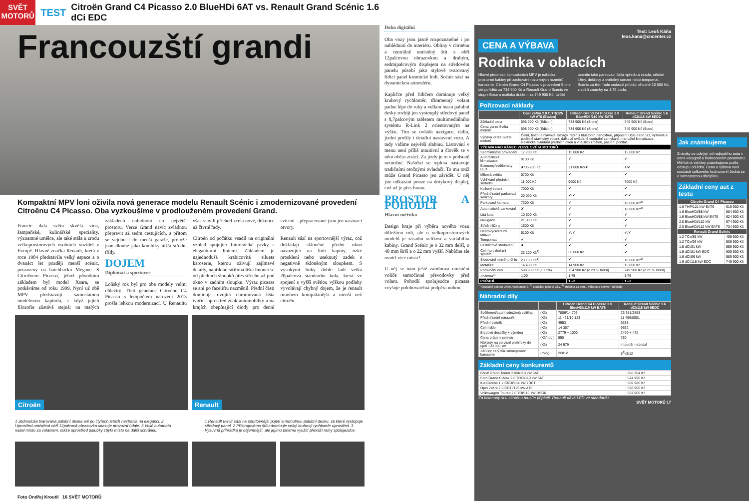SVĚT
MOTORŮ
TEST Citroën Grand C4 Picasso 2.0 BlueHDi 6AT vs. Renault Grand Scénic 1.6 dCi EDC
Francouzští grandi
Kompaktní MPV loni oživila nová generace modelu Renault Scénic i zmodernizované provedení Citroënu C4 Picasso. Oba vyzkoušíme v prodlouženém provedení Grand.
Francie dala světu skvělá vína, šampaňské, kulinářské speciality, významné umělce, ale také stála u zrodu velkoprostorových osobních vozidel v Evropě. Hlavně značka Renault, která v roce 1984 představila velký espace a o dvanáct let později menší scénic, postavený na hatchbacku Mégane. S Citroënem Picasso, jehož původním základem byl model Xsara, se potkáváme od roku 1999. Nyní už obě MPV představují samostatnou modelovou kapitolu, i když jejich filozofie zůstává stejná: na malých základech nabídnout co největší prostoru. Verze Grand navíc zvládnou přepravit až sedm cestujících, a přitom se vejdou i do menší garáže, protože jsou dlouhé jako kombíky nižší střední třídy.
DOJEM
Diplomat a sportovec
Loňský rok byl pro oba modely velmi důležitý. Třetí generace Citroënu C4 Picasso s letopočtem narození 2013 prošla lehkou modernizací. U Renaultu však slavili příchod zcela nové, dokonce už čtvrté řady.
Citroën od počátku vsadil na originální vzhled spojující futuristické prvky s elegantními liniemi. Základem je najednodušá krabicovitá silueta karoserie, kterou oživují zajímavé detaily, například stříbrná lišta linoucí se od předních sloupků přes střechu až pod okno v zadním sloupku. Výraz picassa se ani po faceliftu nezměnil. Přední části dominuje dvojitá chromovaná lišta tvořící uprostřed znak automobilky a na krajích obepínající diody pro denní svícení – přepracované jsou jen nasávací otvory.
Renault sází na sportovnější výraz, což dokládají skloněné přední okno navazující na linii kapoty, úzké prosklení nebo useknutý zadek s negativně skloněným sloupkem. S vysokými boky dobře ladí velká 20palcová standardní kola, která ve spojení s vyšší světlou výškou podlahy vyvolávají chybný dojem, že je renault mnohem kompaktnější a menší než citroën.
Citroën Renault
1 Jednoduše tvarovaná palubní deska ani po čtyřech letech neztratila na eleganci. 2 Uprostřed umístěná obří 12palcová obrazovka ukazuje provozní údaje. 3 Volič automatu našel místo za volantem, takže uprostřed palubky zbylo místo na další schránku.
1 Renault uvnitř sází na sportovnější pojetí a mohutnou palubní desku, ze které vystupuje středový panel. 2 Přístrojovému štítu dominuje velký kruhový rychloměr uprostřed. 3 Výsuvná přihrádka je objemnější, ale jejímu plnému využití překáží nohy spolujezdce.
Foto Ondřej Kroutil 16 SVĚT MOTORŮ
Doba digitální
Oba vozy jsou jasně rozpoznatelné i po nahlédnutí do interiéru. Obliny v citroënu a centrálně umístěný štít s obří 12palcovou obrazovkou a druhým, sedmipalcovým displejem na středovém panelu působí jako stylově tvarovaný řídicí panel kosmické lodi. Scénic sází na dynamickou atmosféru.
Kapličce před řidičem dominuje velký kruhový rychloměr, tříramenný volant padne lépe do ruky a velkou masu palubní desky rozbíjí jen vystouplý středový panel s 8,7palcovým tabletem multimediálního systému R-Link 2 orientovaným na výšku. Tím se ovládá navigace, rádio, jízdní profily i detailní nastavení vozu. A tady vidíme největší slabinu. Listování v menu není příliš intuitivní a člověk se v něm občas ztrácí. Za jízdy je to v podstatě nemožné. Naštěstí se teplota nastavuje tradičními otočnými ovladači. To mu totiž může Grand Picasso jen závidět. U něj jste odkázáni pouze na dotykový displej, což už je přes hranu.
PROSTOR A POHODLÍ
Hlavní měřítko
Design hraje při výběru nového vozu důležitou roli, ale u velkoprostorových modelů je zásadní velikost a variabilita kabiny. Grand Scénic je o 32 mm delší, o 40 mm širší a o 22 mm vyšší. Nabídne ale uvnitř více místa?
U něj se nám ještě zamlouvá umístění voliče samočinné převodovky před volant. Pohodlí spolujezdce picassa zvyšuje polohovatelná podpěra nohou.
Text: Leoš Káňa
leos.kana@cncenter.cz
CENA A VÝBAVA
Rodinka v oblacích
Hlavní předností kompaktních MPV je nabídka prostorné kabiny při zachování rozumných rozměrů karoserie. Citroën Grand C4 Picasso v provedení Shine tak pořídíte za 734 900 Kč a Renault Grand Scénic ve stupni Bose o malinko dráže – za 749 900 Kč. Určitě oceníte také parkovací čidla vpředu a vzadu, střešní ližiny, dešťový a světelný senzor nebo tempomat. Scénic za třetí řadu sedadel připlácí shodně 15 000 Kč, zlepšili známky na 1,75 bodu.
Pořizovací náklady
| | Opel Zafira 2.0 CDTI/125 kW AT6 (Etalon) | Citroën Grand C4 Picasso 2.0 BlueHDi /110 kW EAT6 | Renault Grand Scénic 1.6 dCi/118 kW 6EDC |
| --- | --- | --- | --- |
| Základní cena | 598 900 Kč (Edition) | 734 900 Kč (Shine) | 749 900 Kč (Bose) |
| Cena verze Světa motorů | 598 900 Kč (Edition) | 734 900 Kč (Shine) | 749 900 Kč (Bose) |
| Výbava verze Světa motorů | Čelní, boční a hlavové airbagy, rádio s bluetooth handsfree, připojení USB nebo SD, výškově a podélně stavitelný volant, dálkové ovládané centrální zamykání, manuální klimatizace, elektrické ovládání předních oken a vnějších zrcátek, palubní počítač. | | |
| VÝBAVA NAD RÁMEC VERZE SVĚTA MOTORŮ | | | |
| Sedmimístné provedení | 17 700 Kč | 15 000 Kč | 15 000 Kč |
| Automatická klimatizace | 9100 Kč | ✔ | ✔ |
| Bixenony/světlomety LED | ✘/35 200 Kč | 21 000 Kč/✘ | X/✔ |
| Mlhová světla | 5700 Kč | ✔ | ✔ |
| Vyhřívání předních sedadel | 11 000 Kč | 9000 Kč | 7000 Kč |
| Kožený volant | 7000 Kč | ✔ | ✔ |
| Přední/zadní parkovací senzory | 20 000 Kč | ✔/✔ | ✔/✔ |
| Parkovací kamera | 7300 Kč | ✔ | 18 000 Kč<sup>2)</sup> |
| Automatické parkování | ✘ | ✔ | 18 000 Kč<sup>2)</sup> |
| Litá kola | 10 500 Kč | ✔ | ✔ |
| Navigace | 21 000 Kč | ✔ | ✔ |
| Střešní ližiny | 1500 Kč | ✔ | ✔ |
| Dešťový/světelný senzor | 5100 Kč | ✔/✔ | ✔/✔ |
| Tempomat | ✔ | ✔ | ✔ |
| Bezklíčové startování | ✘ | ✔ | ✔ |
| Čelní protikolizní systém | 23 100 Kč<sup>1)</sup> | 30 000 Kč | ✔ |
| Sledování mrtvého úhlu | 23 100 Kč<sup>1)</sup> | ✔ | 18 000 Kč<sup>2)</sup> |
| Metalíza | 14 400 Kč | 14 900 Kč | 15 000 Kč |
| Porovnání cen | 598 900 Kč (100 %) | 734 900 Kč (o 23 % horší) | 749 900 Kč (o 25 % horší) |
| Známka<sup>3)</sup> | 1,00 | 1,75 | 1,75 |
| POŘADÍ | | 1.–2. | 1.–2. |
<sup>1)</sup> Součástí paketu Drive Assistance 2, <sup>2)</sup> součástí paketu City, <sup>3)</sup> známka za cenu, výbavu a servisní náklady
Náhradní díly
| | | Citroën Grand C4 Picasso 2.0 BlueHDi/110 kW EAT6 | Renault Grand Scénic 1.6 dCi/118 kW 6EDC |
| --- | --- | --- | --- |
| Světlomet/zadní sdružená svítilna | (Kč) | 7806/14 703 | 23 381/2853 |
| Přední/zadní nárazník | (Kč) | 11 421/10 123 | 11 456/8001 |
| Přední blatník | (Kč) | 4953 | 5338 |
| Čelní sklo | (Kč) | 14 357 | 9632 |
| Brzdové destičky + výměna | (Kč) | 2779 + 1000 | 2490 + 472 |
| Cena práce v servisu | (Kč/hod.) | 590 | 780 |
| Náklady na servisní prohlídky do ujetí 100 000 km | (Kč) | 24 679 | importér nedodal |
| Záruky: celý vůz/lak/neprorez. karoserie | (roky) | 2/3/12 | 5<sup>1)</sup>/3/12 |
Základní ceny konkurentů
| BMW Grand Tourer 218d/110 kW 8AT | 850 304 Kč |
| Ford Grand C-Max 2.0 TDCi/110 kW 6AT | 624 990 Kč |
| Kia Carens 1.7 CRDi/104 kW 7DCT | 609 980 Kč |
| Opel Zafira 2.0 CDTI/125 kW AT6 | 598 900 Kč |
| Volkswagen Touran 2.0 TDI/110 kW DSG6 | 697 900 Kč |
Za bixenony si u citroënu musíte připlatit. Renault dává LED ve standardu.
SVĚT MOTORŮ 17
Jak známkujeme
Známky se odvíjejí od nejlepšího auta v dané kategorii a hodnoceném parametru. Měřitelné veličiny známkujeme podle odstupu od lídra. Cena a výbava není součástí celkového hodnocení! Jedná se o samostatnou disciplínu.
Základní ceny aut z testu
| Citroën Grand C4 Picasso | |
| --- | --- |
| 1.6 THP/121 kW EAT6 | 619 900 Kč |
| 1.6 BlueHDi/88 kW | 584 900 Kč |
| 1.6 BlueHDi/88 kW EAT6 | 624 900 Kč |
| 2.0 BlueHDi/110 kW | 674 900 Kč |
| 2.0 BlueHDi/110 kW EAT6 | 734 900 Kč |
| Renault Grand Scénic | |
| 1.2 TCe/85 kW | 499 900 Kč |
| 1.2 TCe/96 kW | 509 900 Kč |
| 1.5 dCi/81 kW | 559 900 Kč |
| 1.5 dCi/81 kW EDC | 609 900 Kč |
| 1.6 dCi/96 kW | 589 900 Kč |
| 1.6 dCi/118 kW EDC | 749 900 Kč |